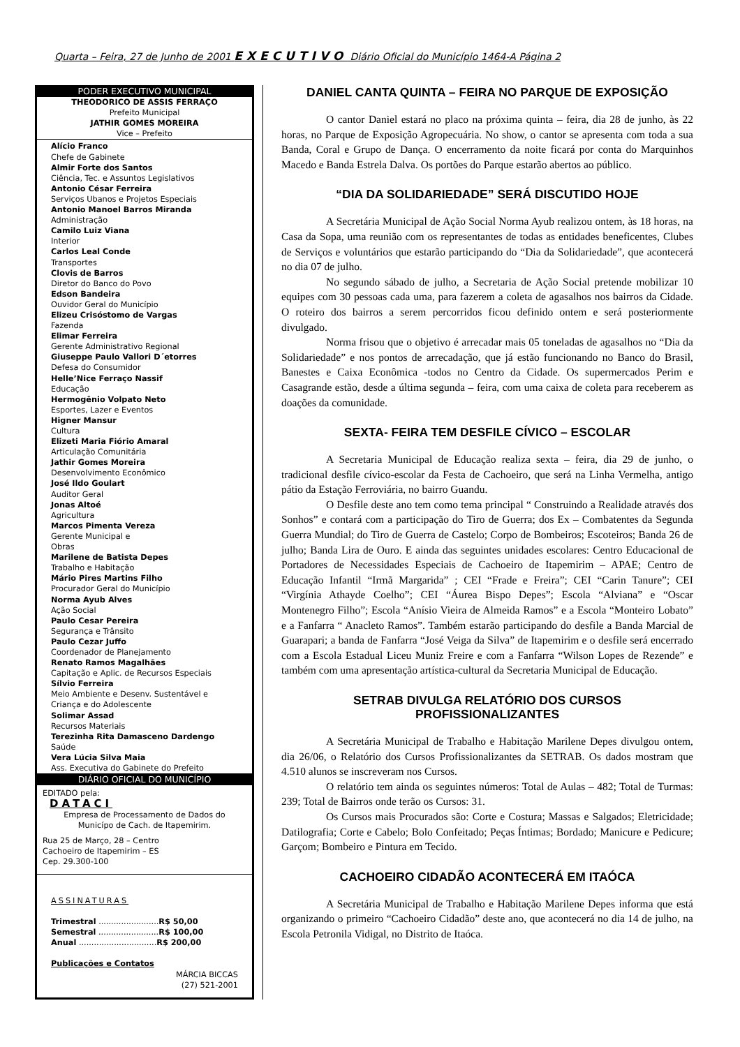Quarta – Feira, 27 de Junho de 2001 EXECUTIVO Diário Oficial do Município 1464-A Página 2
PODER EXECUTIVO MUNICIPAL
THEODORICO DE ASSIS FERRAÇO
Prefeito Municipal
JATHIR GOMES MOREIRA
Vice – Prefeito
Alício Franco
Chefe de Gabinete
Almir Forte dos Santos
Ciência, Tec. e Assuntos Legislativos
Antonio César Ferreira
Serviços Ubanos e Projetos Especiais
Antonio Manoel Barros Miranda
Administração
Camilo Luiz Viana
Interior
Carlos Leal Conde
Transportes
Clovis de Barros
Diretor do Banco do Povo
Edson Bandeira
Ouvidor Geral do Município
Elizeu Crisóstomo de Vargas
Fazenda
Elimar Ferreira
Gerente Administrativo Regional
Giuseppe Paulo Vallori D´etorres
Defesa do Consumidor
Helle’Nice Ferraço Nassif
Educação
Hermogênio Volpato Neto
Esportes, Lazer e Eventos
Higner Mansur
Cultura
Elizeti Maria Fiório Amaral
Articulação Comunitária
Jathir Gomes Moreira
Desenvolvimento Econômico
José Ildo Goulart
Auditor Geral
Jonas Altoé
Agricultura
Marcos Pimenta Vereza
Gerente Municipal e
Obras
Marilene de Batista Depes
Trabalho e Habitação
Mário Pires Martins Filho
Procurador Geral do Município
Norma Ayub Alves
Ação Social
Paulo Cesar Pereira
Segurança e Trânsito
Paulo Cezar Juffo
Coordenador de Planejamento
Renato Ramos Magalhães
Capitação e Aplic. de Recursos Especiais
Sílvio Ferreira
Meio Ambiente e Desenv. Sustentável e
Criança e do Adolescente
Solimar Assad
Recursos Materiais
Terezinha Rita Damasceno Dardengo
Saúde
Vera Lúcia Silva Maia
Ass. Executiva do Gabinete do Prefeito
DIÁRIO OFICIAL DO MUNICÍPIO
EDITADO pela:
DATACI
Empresa de Processamento de Dados do
Municípo de Cach. de Itapemirim.
Rua 25 de Março, 28 – Centro
Cachoeiro de Itapemirim – ES
Cep. 29.300-100
ASSINATURAS
Trimestral ........................R$ 50,00
Semestral ........................R$ 100,00
Anual ...............................R$ 200,00
Publicações e Contatos
MÁRCIA BICCAS
(27) 521-2001
DANIEL CANTA QUINTA – FEIRA NO PARQUE DE EXPOSIÇÃO
O cantor Daniel estará no placo na próxima quinta – feira, dia 28 de junho, às 22 horas, no Parque de Exposição Agropecuária. No show, o cantor se apresenta com toda a sua Banda, Coral e Grupo de Dança. O encerramento da noite ficará por conta do Marquinhos Macedo e Banda Estrela Dalva. Os portões do Parque estarão abertos ao público.
“DIA DA SOLIDARIEDADE” SERÁ DISCUTIDO HOJE
A Secretária Municipal de Ação Social Norma Ayub realizou ontem, às 18 horas, na Casa da Sopa, uma reunião com os representantes de todas as entidades beneficentes, Clubes de Serviços e voluntários que estarão participando do “Dia da Solidariedade”, que acontecerá no dia 07 de julho.
No segundo sábado de julho, a Secretaria de Ação Social pretende mobilizar 10 equipes com 30 pessoas cada uma, para fazerem a coleta de agasalhos nos bairros da Cidade. O roteiro dos bairros a serem percorridos ficou definido ontem e será posteriormente divulgado.
Norma frisou que o objetivo é arrecadar mais 05 toneladas de agasalhos no “Dia da Solidariedade” e nos pontos de arrecadação, que já estão funcionando no Banco do Brasil, Banestes e Caixa Econômica -todos no Centro da Cidade. Os supermercados Perim e Casagrande estão, desde a última segunda – feira, com uma caixa de coleta para receberem as doações da comunidade.
SEXTA- FEIRA TEM DESFILE CÍVICO – ESCOLAR
A Secretaria Municipal de Educação realiza sexta – feira, dia 29 de junho, o tradicional desfile cívico-escolar da Festa de Cachoeiro, que será na Linha Vermelha, antigo pátio da Estação Ferroviária, no bairro Guandu.
O Desfile deste ano tem como tema principal “ Construindo a Realidade através dos Sonhos” e contará com a participação do Tiro de Guerra; dos Ex – Combatentes da Segunda Guerra Mundial; do Tiro de Guerra de Castelo; Corpo de Bombeiros; Escoteiros; Banda 26 de julho; Banda Lira de Ouro. E ainda das seguintes unidades escolares: Centro Educacional de Portadores de Necessidades Especiais de Cachoeiro de Itapemirim – APAE; Centro de Educação Infantil “Irmã Margarida” ; CEI “Frade e Freira”; CEI “Carin Tanure”; CEI “Virgínia Athayde Coelho”; CEI “Áurea Bispo Depes”; Escola “Alviana” e “Oscar Montenegro Filho”; Escola “Anísio Vieira de Almeida Ramos” e a Escola “Monteiro Lobato” e a Fanfarra “ Anacleto Ramos”. Também estarão participando do desfile a Banda Marcial de Guarapari; a banda de Fanfarra “José Veiga da Silva” de Itapemirim e o desfile será encerrado com a Escola Estadual Liceu Muniz Freire e com a Fanfarra “Wilson Lopes de Rezende” e também com uma apresentação artística-cultural da Secretaria Municipal de Educação.
SETRAB DIVULGA RELATÓRIO DOS CURSOS PROFISSIONALIZANTES
A Secretária Municipal de Trabalho e Habitação Marilene Depes divulgou ontem, dia 26/06, o Relatório dos Cursos Profissionalizantes da SETRAB. Os dados mostram que 4.510 alunos se inscreveram nos Cursos.
O relatório tem ainda os seguintes números: Total de Aulas – 482; Total de Turmas: 239; Total de Bairros onde terão os Cursos: 31.
Os Cursos mais Procurados são: Corte e Costura; Massas e Salgados; Eletricidade; Datilografia; Corte e Cabelo; Bolo Confeitado; Peças Íntimas; Bordado; Manicure e Pedicure; Garçom; Bombeiro e Pintura em Tecido.
CACHOEIRO CIDADÃO ACONTECERÁ EM ITAÓCA
A Secretária Municipal de Trabalho e Habitação Marilene Depes informa que está organizando o primeiro “Cachoeiro Cidadão” deste ano, que acontecerá no dia 14 de julho, na Escola Petronila Vidigal, no Distrito de Itaóca.